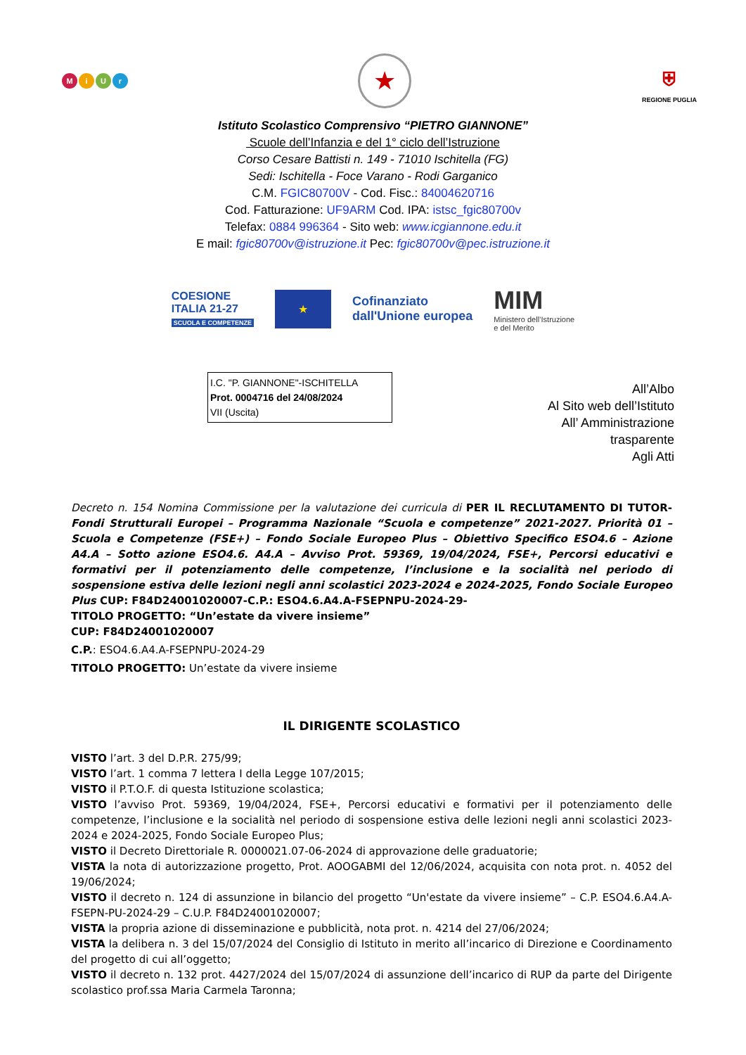MiUr
★
⛨
REGIONE PUGLIA
Istituto Scolastico Comprensivo “PIETRO GIANNONE”
Scuole dell’Infanzia e del 1° ciclo dell’Istruzione
Corso Cesare Battisti n. 149 - 71010 Ischitella (FG)
Sedi: Ischitella - Foce Varano - Rodi Garganico
C.M. FGIC80700V - Cod. Fisc.: 84004620716
Cod. Fatturazione: UF9ARM Cod. IPA: istsc_fgic80700v
Telefax: 0884 996364 - Sito web: www.icgiannone.edu.it
E mail: fgic80700v@istruzione.it Pec: fgic80700v@pec.istruzione.it
COESIONE
ITALIA 21-27
SCUOLA E COMPETENZE
★
Cofinanziato
dall'Unione europea
MIM
Ministero dell’Istruzione
e del Merito
I.C. "P. GIANNONE"-ISCHITELLA
Prot. 0004716 del 24/08/2024
VII (Uscita)
All’Albo
Al Sito web dell’Istituto
All’ Amministrazione
trasparente
Agli Atti
Decreto n. 154 Nomina Commissione per la valutazione dei curricula di PER IL RECLUTAMENTO DI TUTOR- Fondi Strutturali Europei – Programma Nazionale “Scuola e competenze” 2021-2027. Priorità 01 – Scuola e Competenze (FSE+) – Fondo Sociale Europeo Plus – Obiettivo Specifico ESO4.6 – Azione A4.A – Sotto azione ESO4.6. A4.A – Avviso Prot. 59369, 19/04/2024, FSE+, Percorsi educativi e formativi per il potenziamento delle competenze, l’inclusione e la socialità nel periodo di sospensione estiva delle lezioni negli anni scolastici 2023-2024 e 2024-2025, Fondo Sociale Europeo Plus CUP: F84D24001020007-C.P.: ESO4.6.A4.A-FSEPNPU-2024-29-
TITOLO PROGETTO: “Un’estate da vivere insieme”
CUP: F84D24001020007
C.P.: ESO4.6.A4.A-FSEPNPU-2024-29
TITOLO PROGETTO: Un’estate da vivere insieme
IL DIRIGENTE SCOLASTICO
VISTO l’art. 3 del D.P.R. 275/99;
VISTO l’art. 1 comma 7 lettera I della Legge 107/2015;
VISTO il P.T.O.F. di questa Istituzione scolastica;
VISTO l’avviso Prot. 59369, 19/04/2024, FSE+, Percorsi educativi e formativi per il potenziamento delle competenze, l’inclusione e la socialità nel periodo di sospensione estiva delle lezioni negli anni scolastici 2023- 2024 e 2024-2025, Fondo Sociale Europeo Plus;
VISTO il Decreto Direttoriale R. 0000021.07-06-2024 di approvazione delle graduatorie;
VISTA la nota di autorizzazione progetto, Prot. AOOGABMI del 12/06/2024, acquisita con nota prot. n. 4052 del 19/06/2024;
VISTO il decreto n. 124 di assunzione in bilancio del progetto “Un'estate da vivere insieme” – C.P. ESO4.6.A4.A-FSEPN-PU-2024-29 – C.U.P. F84D24001020007;
VISTA la propria azione di disseminazione e pubblicità, nota prot. n. 4214 del 27/06/2024;
VISTA la delibera n. 3 del 15/07/2024 del Consiglio di Istituto in merito all’incarico di Direzione e Coordinamento del progetto di cui all’oggetto;
VISTO il decreto n. 132 prot. 4427/2024 del 15/07/2024 di assunzione dell’incarico di RUP da parte del Dirigente scolastico prof.ssa Maria Carmela Taronna;